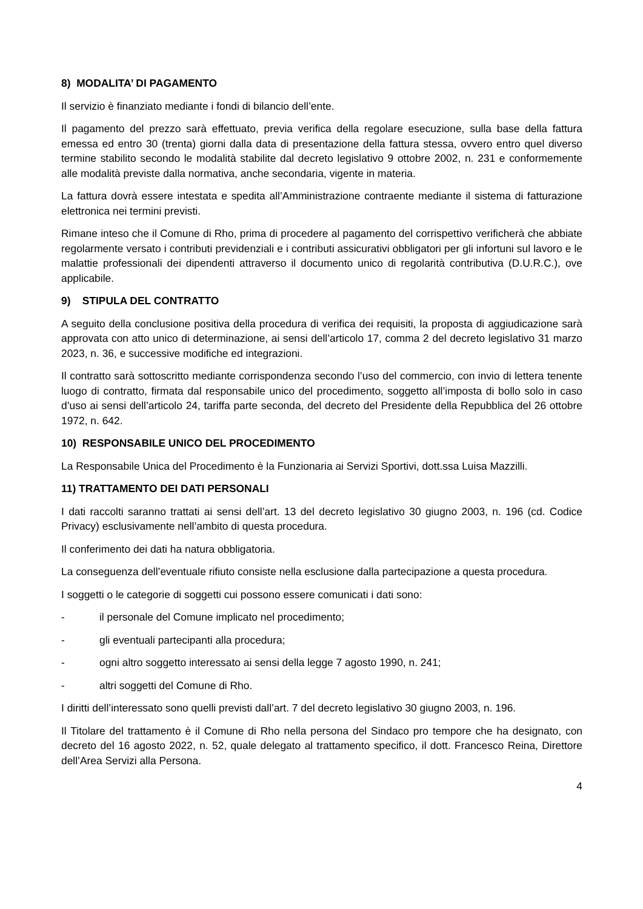8) MODALITA’ DI PAGAMENTO
Il servizio è finanziato mediante i fondi di bilancio dell’ente.
Il pagamento del prezzo sarà effettuato, previa verifica della regolare esecuzione, sulla base della fattura emessa ed entro 30 (trenta) giorni dalla data di presentazione della fattura stessa, ovvero entro quel diverso termine stabilito secondo le modalità stabilite dal decreto legislativo 9 ottobre 2002, n. 231 e conformemente alle modalità previste dalla normativa, anche secondaria, vigente in materia.
La fattura dovrà essere intestata e spedita all’Amministrazione contraente mediante il sistema di fatturazione elettronica nei termini previsti.
Rimane inteso che il Comune di Rho, prima di procedere al pagamento del corrispettivo verificherà che abbiate regolarmente versato i contributi previdenziali e i contributi assicurativi obbligatori per gli infortuni sul lavoro e le malattie professionali dei dipendenti attraverso il documento unico di regolarità contributiva (D.U.R.C.), ove applicabile.
9) STIPULA DEL CONTRATTO
A seguito della conclusione positiva della procedura di verifica dei requisiti, la proposta di aggiudicazione sarà approvata con atto unico di determinazione, ai sensi dell’articolo 17, comma 2 del decreto legislativo 31 marzo 2023, n. 36, e successive modifiche ed integrazioni.
Il contratto sarà sottoscritto mediante corrispondenza secondo l’uso del commercio, con invio di lettera tenente luogo di contratto, firmata dal responsabile unico del procedimento, soggetto all’imposta di bollo solo in caso d’uso ai sensi dell’articolo 24, tariffa parte seconda, del decreto del Presidente della Repubblica del 26 ottobre 1972, n. 642.
10) RESPONSABILE UNICO DEL PROCEDIMENTO
La Responsabile Unica del Procedimento è la Funzionaria ai Servizi Sportivi, dott.ssa Luisa Mazzilli.
11) TRATTAMENTO DEI DATI PERSONALI
I dati raccolti saranno trattati ai sensi dell’art. 13 del decreto legislativo 30 giugno 2003, n. 196 (cd. Codice Privacy) esclusivamente nell’ambito di questa procedura.
Il conferimento dei dati ha natura obbligatoria.
La conseguenza dell’eventuale rifiuto consiste nella esclusione dalla partecipazione a questa procedura.
I soggetti o le categorie di soggetti cui possono essere comunicati i dati sono:
- il personale del Comune implicato nel procedimento;
- gli eventuali partecipanti alla procedura;
- ogni altro soggetto interessato ai sensi della legge 7 agosto 1990, n. 241;
- altri soggetti del Comune di Rho.
I diritti dell’interessato sono quelli previsti dall’art. 7 del decreto legislativo 30 giugno 2003, n. 196.
Il Titolare del trattamento è il Comune di Rho nella persona del Sindaco pro tempore che ha designato, con decreto del 16 agosto 2022, n. 52, quale delegato al trattamento specifico, il dott. Francesco Reina, Direttore dell’Area Servizi alla Persona.
4